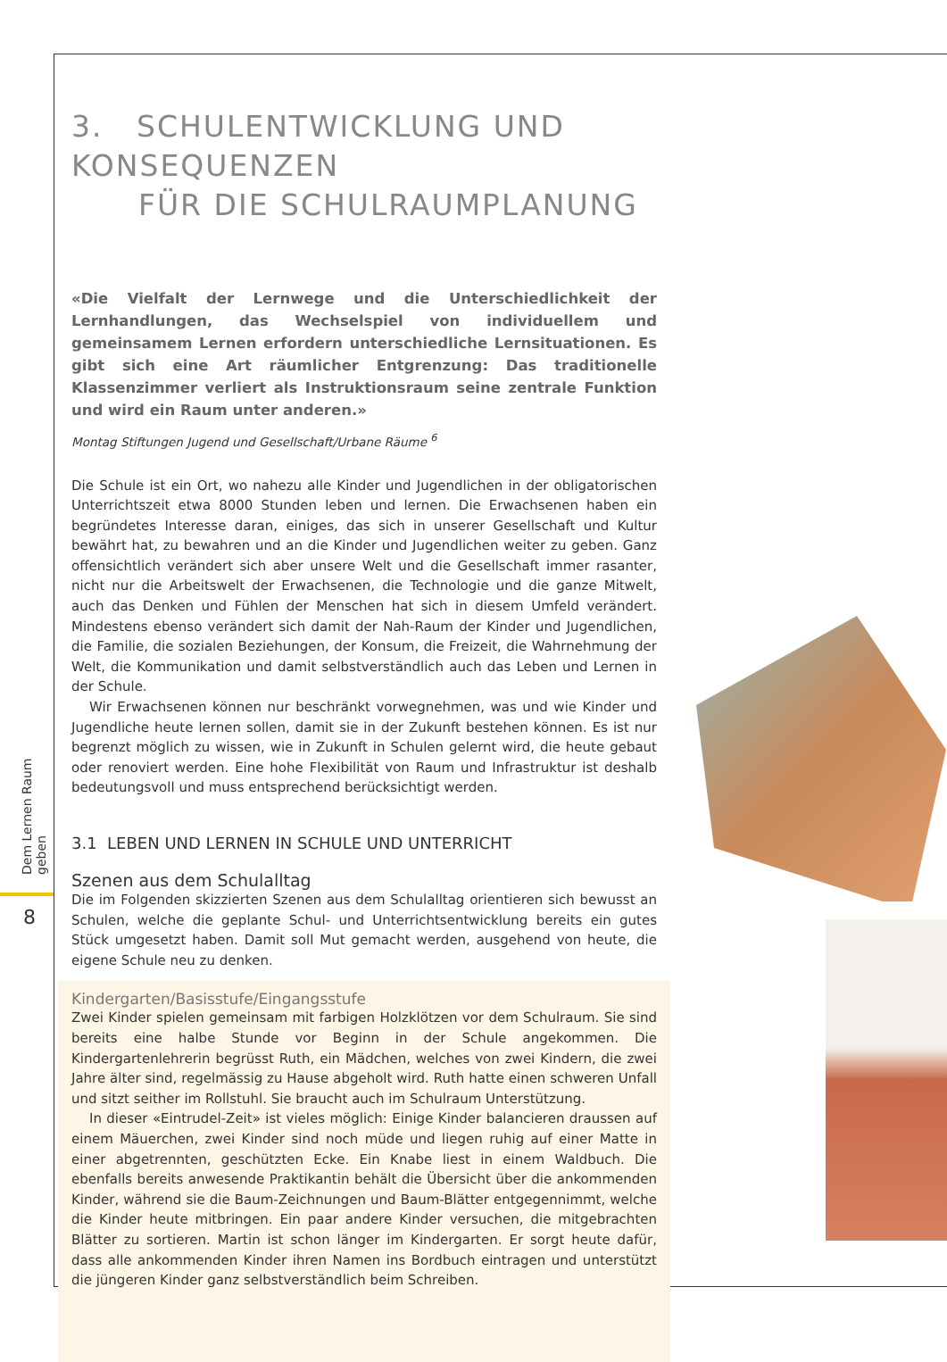Dem Lernen Raum geben
8
3. SCHULENTWICKLUNG UND KONSEQUENZEN
FÜR DIE SCHULRAUMPLANUNG
«Die Vielfalt der Lernwege und die Unterschiedlichkeit der Lernhandlungen, das Wechselspiel von individuellem und gemeinsamem Lernen erfordern unterschiedliche Lernsituationen. Es gibt sich eine Art räumlicher Entgrenzung: Das traditionelle Klassenzimmer verliert als Instruktionsraum seine zentrale Funktion und wird ein Raum unter anderen.»
Montag Stiftungen Jugend und Gesellschaft/Urbane Räume <sup>6</sup>
Die Schule ist ein Ort, wo nahezu alle Kinder und Jugendlichen in der obligatorischen Unterrichtszeit etwa 8000 Stunden leben und lernen. Die Erwachsenen haben ein begründetes Interesse daran, einiges, das sich in unserer Gesellschaft und Kultur bewährt hat, zu bewahren und an die Kinder und Jugendlichen weiter zu geben. Ganz offensichtlich verändert sich aber unsere Welt und die Gesellschaft immer rasanter, nicht nur die Arbeitswelt der Erwachsenen, die Technologie und die ganze Mitwelt, auch das Denken und Fühlen der Menschen hat sich in diesem Umfeld verändert. Mindestens ebenso verändert sich damit der Nah-Raum der Kinder und Jugendlichen, die Familie, die sozialen Beziehungen, der Konsum, die Freizeit, die Wahrnehmung der Welt, die Kommunikation und damit selbstverständlich auch das Leben und Lernen in der Schule.
Wir Erwachsenen können nur beschränkt vorwegnehmen, was und wie Kinder und Jugendliche heute lernen sollen, damit sie in der Zukunft bestehen können. Es ist nur begrenzt möglich zu wissen, wie in Zukunft in Schulen gelernt wird, die heute gebaut oder renoviert werden. Eine hohe Flexibilität von Raum und Infrastruktur ist deshalb bedeutungsvoll und muss entsprechend berücksichtigt werden.
3.1 LEBEN UND LERNEN IN SCHULE UND UNTERRICHT
Szenen aus dem Schulalltag
Die im Folgenden skizzierten Szenen aus dem Schulalltag orientieren sich bewusst an Schulen, welche die geplante Schul- und Unterrichtsentwicklung bereits ein gutes Stück umgesetzt haben. Damit soll Mut gemacht werden, ausgehend von heute, die eigene Schule neu zu denken.
Kindergarten/Basisstufe/Eingangsstufe
Zwei Kinder spielen gemeinsam mit farbigen Holzklötzen vor dem Schulraum. Sie sind bereits eine halbe Stunde vor Beginn in der Schule angekommen. Die Kindergartenlehrerin begrüsst Ruth, ein Mädchen, welches von zwei Kindern, die zwei Jahre älter sind, regelmässig zu Hause abgeholt wird. Ruth hatte einen schweren Unfall und sitzt seither im Rollstuhl. Sie braucht auch im Schulraum Unterstützung.
In dieser «Eintrudel-Zeit» ist vieles möglich: Einige Kinder balancieren draussen auf einem Mäuerchen, zwei Kinder sind noch müde und liegen ruhig auf einer Matte in einer abgetrennten, geschützten Ecke. Ein Knabe liest in einem Waldbuch. Die ebenfalls bereits anwesende Praktikantin behält die Übersicht über die ankommenden Kinder, während sie die Baum-Zeichnungen und Baum-Blätter entgegennimmt, welche die Kinder heute mitbringen. Ein paar andere Kinder versuchen, die mitgebrachten Blätter zu sortieren. Martin ist schon länger im Kindergarten. Er sorgt heute dafür, dass alle ankommenden Kinder ihren Namen ins Bordbuch eintragen und unterstützt die jüngeren Kinder ganz selbstverständlich beim Schreiben.